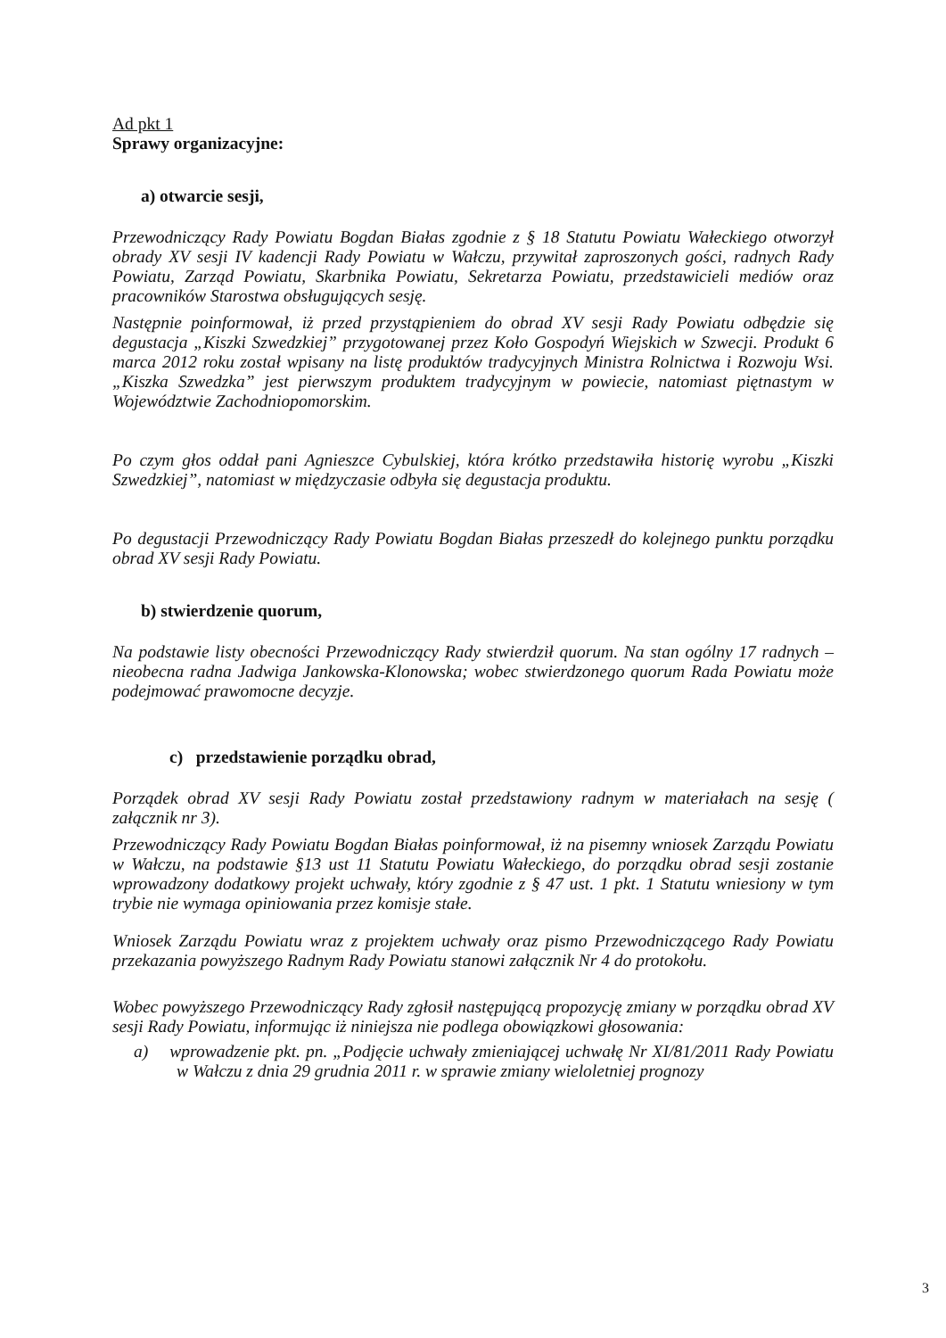Ad pkt 1
Sprawy organizacyjne:
a) otwarcie sesji,
Przewodniczący Rady Powiatu Bogdan Białas zgodnie z § 18 Statutu Powiatu Wałeckiego otworzył obrady XV sesji IV kadencji Rady Powiatu w Wałczu, przywitał zaproszonych gości, radnych Rady Powiatu, Zarząd Powiatu, Skarbnika Powiatu, Sekretarza Powiatu, przedstawicieli mediów oraz pracowników Starostwa obsługujących sesję.
Następnie poinformował, iż przed przystąpieniem do obrad XV sesji Rady Powiatu odbędzie się degustacja „Kiszki Szwedzkiej” przygotowanej przez Koło Gospodyń Wiejskich w Szwecji. Produkt 6 marca 2012 roku został wpisany na listę produktów tradycyjnych Ministra Rolnictwa i Rozwoju Wsi. „Kiszka Szwedzka” jest pierwszym produktem tradycyjnym w powiecie, natomiast piętnastym w Województwie Zachodniopomorskim.
Po czym głos oddał pani Agnieszce Cybulskiej, która krótko przedstawiła historię wyrobu „Kiszki Szwedzkiej”, natomiast w międzyczasie odbyła się degustacja produktu.
Po degustacji Przewodniczący Rady Powiatu Bogdan Białas przeszedł do kolejnego punktu porządku obrad XV sesji Rady Powiatu.
b) stwierdzenie quorum,
Na podstawie listy obecności Przewodniczący Rady stwierdził quorum. Na stan ogólny 17 radnych – nieobecna radna Jadwiga Jankowska-Klonowska; wobec stwierdzonego quorum Rada Powiatu może podejmować prawomocne decyzje.
c) przedstawienie porządku obrad,
Porządek obrad XV sesji Rady Powiatu został przedstawiony radnym w materiałach na sesję ( załącznik nr 3).
Przewodniczący Rady Powiatu Bogdan Białas poinformował, iż na pisemny wniosek Zarządu Powiatu w Wałczu, na podstawie §13 ust 11 Statutu Powiatu Wałeckiego, do porządku obrad sesji zostanie wprowadzony dodatkowy projekt uchwały, który zgodnie z § 47 ust. 1 pkt. 1 Statutu wniesiony w tym trybie nie wymaga opiniowania przez komisje stałe.
Wniosek Zarządu Powiatu wraz z projektem uchwały oraz pismo Przewodniczącego Rady Powiatu przekazania powyższego Radnym Rady Powiatu stanowi załącznik Nr 4 do protokołu.
Wobec powyższego Przewodniczący Rady zgłosił następującą propozycję zmiany w porządku obrad XV sesji Rady Powiatu, informując iż niniejsza nie podlega obowiązkowi głosowania:
a) wprowadzenie pkt. pn. „Podjęcie uchwały zmieniającej uchwałę Nr XI/81/2011 Rady Powiatu w Wałczu z dnia 29 grudnia 2011 r. w sprawie zmiany wieloletniej prognozy
3